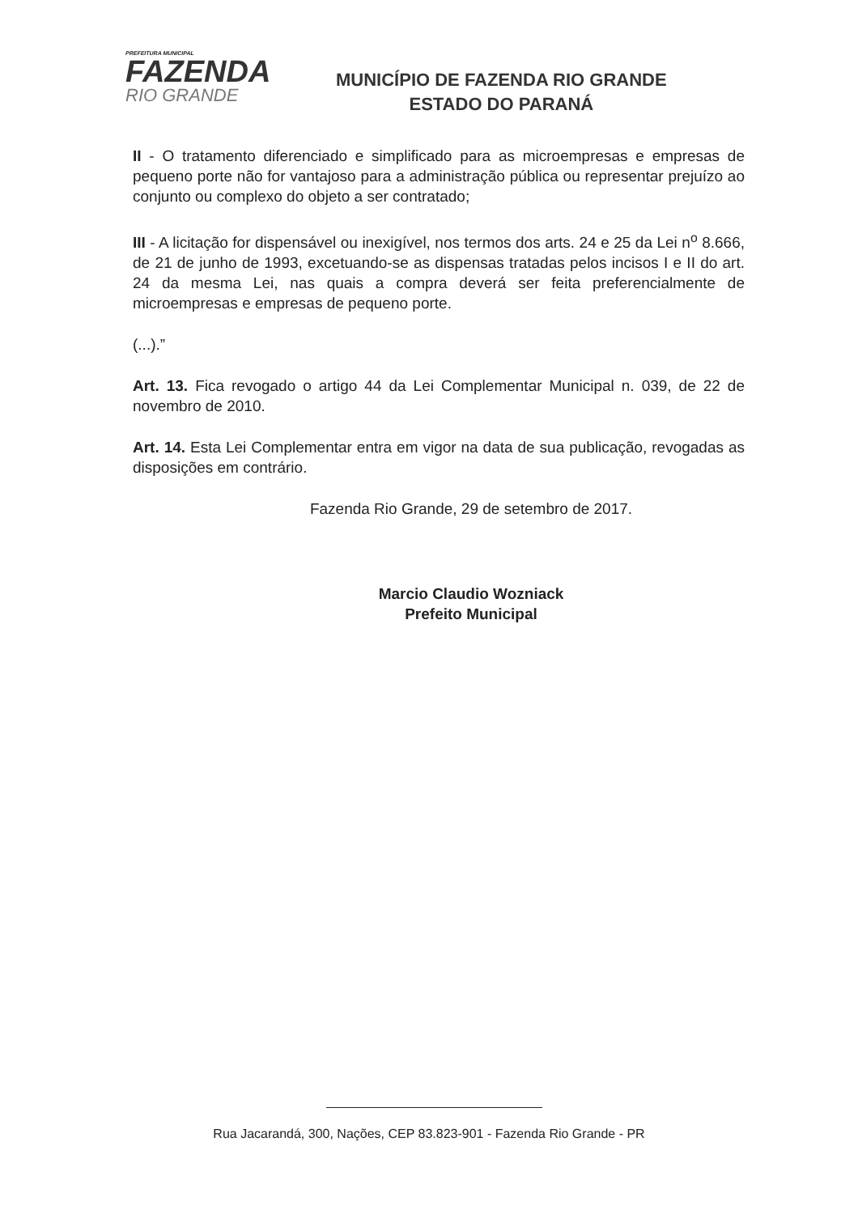PREFEITURA MUNICIPAL
FAZENDA
RIO GRANDE
MUNICÍPIO DE FAZENDA RIO GRANDE
ESTADO DO PARANÁ
II - O tratamento diferenciado e simplificado para as microempresas e empresas de pequeno porte não for vantajoso para a administração pública ou representar prejuízo ao conjunto ou complexo do objeto a ser contratado;
III - A licitação for dispensável ou inexigível, nos termos dos arts. 24 e 25 da Lei n<sup>o</sup> 8.666, de 21 de junho de 1993, excetuando-se as dispensas tratadas pelos incisos I e II do art. 24 da mesma Lei, nas quais a compra deverá ser feita preferencialmente de microempresas e empresas de pequeno porte.
(...).”
Art. 13. Fica revogado o artigo 44 da Lei Complementar Municipal n. 039, de 22 de novembro de 2010.
Art. 14. Esta Lei Complementar entra em vigor na data de sua publicação, revogadas as disposições em contrário.
Fazenda Rio Grande, 29 de setembro de 2017.
Marcio Claudio Wozniack
Prefeito Municipal
Rua Jacarandá, 300, Nações, CEP 83.823-901 - Fazenda Rio Grande - PR